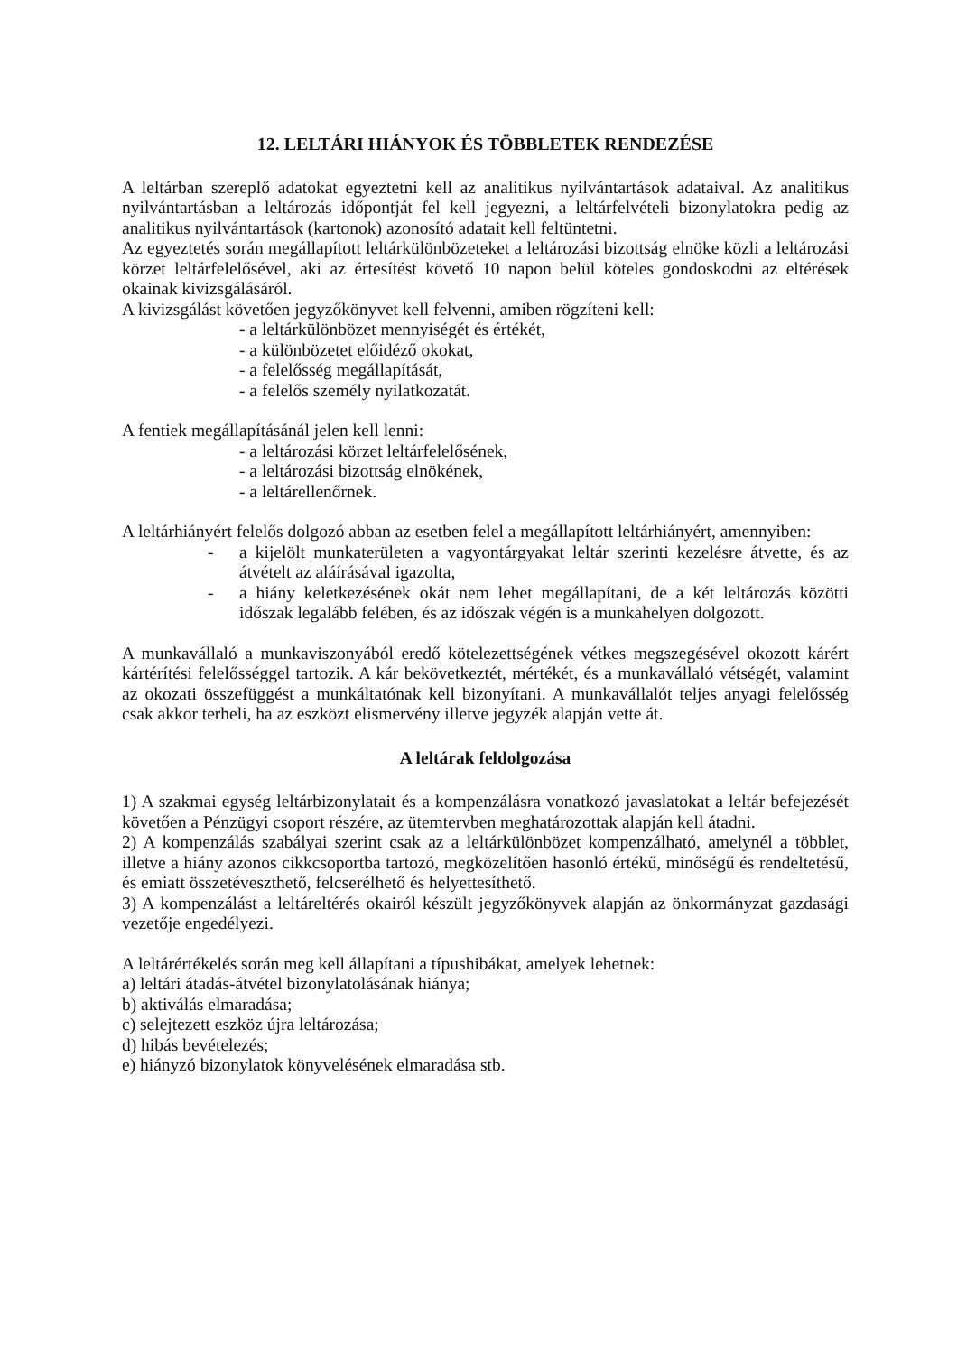12. LELTÁRI HIÁNYOK ÉS TÖBBLETEK RENDEZÉSE
A leltárban szereplő adatokat egyeztetni kell az analitikus nyilvántartások adataival. Az analitikus nyilvántartásban a leltározás időpontját fel kell jegyezni, a leltárfelvételi bizonylatokra pedig az analitikus nyilvántartások (kartonok) azonosító adatait kell feltüntetni.
Az egyeztetés során megállapított leltárkülönbözeteket a leltározási bizottság elnöke közli a leltározási körzet leltárfelelősével, aki az értesítést követő 10 napon belül köteles gondoskodni az eltérések okainak kivizsgálásáról.
A kivizsgálást követően jegyzőkönyvet kell felvenni, amiben rögzíteni kell:
- a leltárkülönbözet mennyiségét és értékét,
- a különbözetet előidéző okokat,
- a felelősség megállapítását,
- a felelős személy nyilatkozatát.
A fentiek megállapításánál jelen kell lenni:
- a leltározási körzet leltárfelelősének,
- a leltározási bizottság elnökének,
- a leltárellenőrnek.
A leltárhiányért felelős dolgozó abban az esetben felel a megállapított leltárhiányért, amennyiben:
- a kijelölt munkaterületen a vagyontárgyakat leltár szerinti kezelésre átvette, és az átvételt az aláírásával igazolta,
- a hiány keletkezésének okát nem lehet megállapítani, de a két leltározás közötti időszak legalább felében, és az időszak végén is a munkahelyen dolgozott.
A munkavállaló a munkaviszonyából eredő kötelezettségének vétkes megszegésével okozott kárért kártérítési felelősséggel tartozik. A kár bekövetkeztét, mértékét, és a munkavállaló vétségét, valamint az okozati összefüggést a munkáltatónak kell bizonyítani. A munkavállalót teljes anyagi felelősség csak akkor terheli, ha az eszközt elismervény illetve jegyzék alapján vette át.
A leltárak feldolgozása
1) A szakmai egység leltárbizonylatait és a kompenzálásra vonatkozó javaslatokat a leltár befejezését követően a Pénzügyi csoport részére, az ütemtervben meghatározottak alapján kell átadni.
2) A kompenzálás szabályai szerint csak az a leltárkülönbözet kompenzálható, amelynél a többlet, illetve a hiány azonos cikkcsoportba tartozó, megközelítően hasonló értékű, minőségű és rendeltetésű, és emiatt összetéveszthető, felcserélhető és helyettesíthető.
3) A kompenzálást a leltáreltérés okairól készült jegyzőkönyvek alapján az önkormányzat gazdasági vezetője engedélyezi.
A leltárértékelés során meg kell állapítani a típushibákat, amelyek lehetnek:
a) leltári átadás-átvétel bizonylatolásának hiánya;
b) aktiválás elmaradása;
c) selejtezett eszköz újra leltározása;
d) hibás bevételezés;
e) hiányzó bizonylatok könyvelésének elmaradása stb.